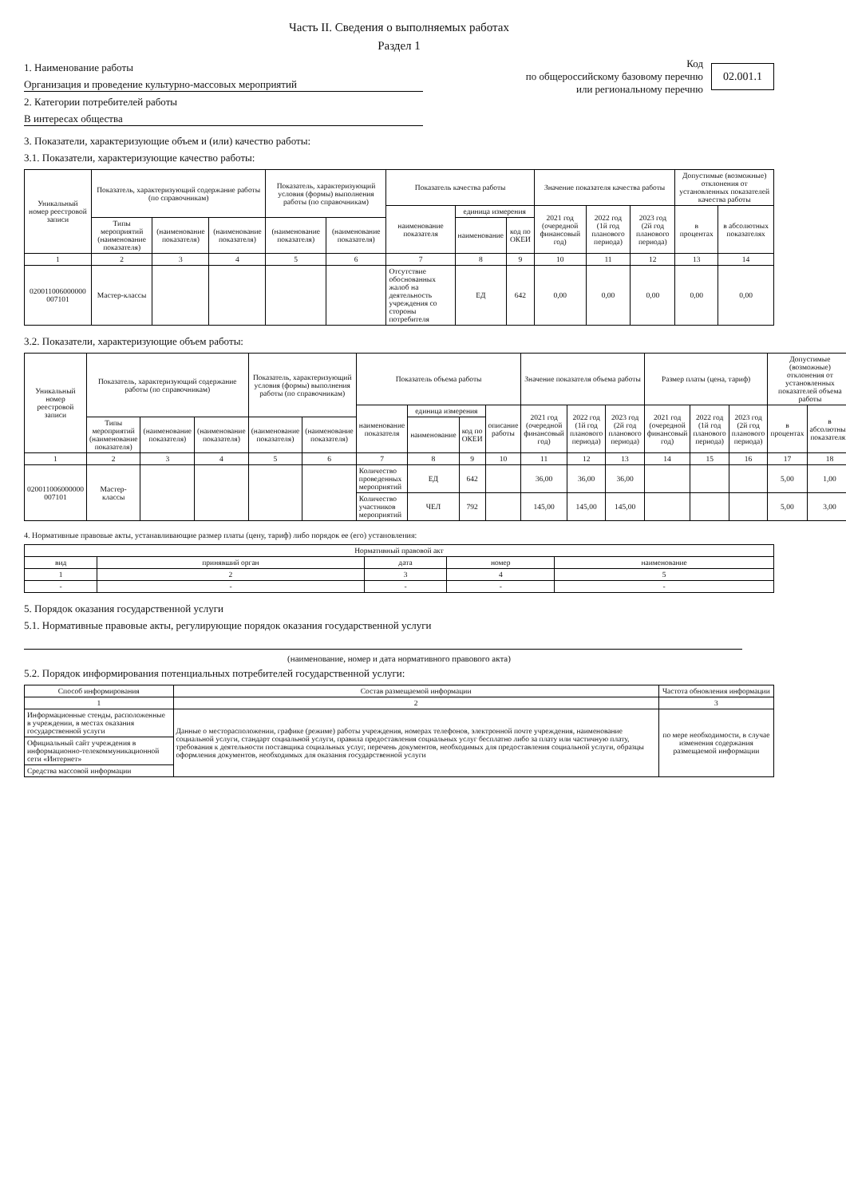Часть II. Сведения о выполняемых работах
Раздел 1
1. Наименование работы
Организация и проведение культурно-массовых мероприятий
2. Категории потребителей работы
В интересах общества
Код
по общероссийскому базовому перечню
или региональному перечню
02.001.1
3. Показатели, характеризующие объем и (или) качество работы:
3.1. Показатели, характеризующие качество работы:
| Уникальный номер реестровой записи | Показатель, характеризующий содержание работы (по справочникам) | | | Показатель, характеризующий условия (формы) выполнения работы (по справочникам) | | Показатель качества работы | | | Значение показателя качества работы | | | Допустимые (возможные) отклонения от установленных показателей качества работы | |
| --- | --- | --- | --- | --- | --- | --- | --- | --- | --- | --- | --- | --- | --- |
| | | | | | | наименование показателя | единица измерения | | 2021 год (очередной финансовый год) | 2022 год (1й год планового периода) | 2023 год (2й год планового периода) | в процентах | в абсолютных показателях |
| | Типы мероприятий (наименование показателя) | (наименование показателя) | (наименование показателя) | (наименование показателя) | (наименование показателя) | | наименование | код по ОКЕИ | | | | | |
| 1 | 2 | 3 | 4 | 5 | 6 | 7 | 8 | 9 | 10 | 11 | 12 | 13 | 14 |
| 020011006000000 007101 | Мастер-классы | | | | | Отсутствие обоснованных жалоб на деятельность учреждения со стороны потребителя | ЕД | 642 | 0,00 | 0,00 | 0,00 | 0,00 | 0,00 |
3.2. Показатели, характеризующие объем работы:
| Уникальный номер реестровой записи | Показатель, характеризующий содержание работы (по справочникам) | | | Показатель, характеризующий условия (формы) выполнения работы (по справочникам) | | Показатель объема работы | | | | Значение показателя объема работы | | | Размер платы (цена, тариф) | | | Допустимые (возможные) отклонения от установленных показателей объема работы | |
| --- | --- | --- | --- | --- | --- | --- | --- | --- | --- | --- | --- | --- | --- | --- | --- | --- | --- |
| | | | | | | наименование показателя | единица измерения | | описание работы | 2021 год (очередной финансовый год) | 2022 год (1й год планового периода) | 2023 год (2й год планового периода) | 2021 год (очередной финансовый год) | 2022 год (1й год планового периода) | 2023 год (2й год планового периода) | в процентах | в абсолютных показателях |
| | Типы мероприятий (наименование показателя) | (наименование показателя) | (наименование показателя) | (наименование показателя) | (наименование показателя) | | наименование | код по ОКЕИ | | | | | | | | | |
| 1 | 2 | 3 | 4 | 5 | 6 | 7 | 8 | 9 | 10 | 11 | 12 | 13 | 14 | 15 | 16 | 17 | 18 |
| 020011006000000 007101 | Мастер-классы | | | | | Количество проведенных мероприятий | ЕД | 642 | | 36,00 | 36,00 | 36,00 | | | | 5,00 | 1,00 |
| | | | | | | Количество участников мероприятий | ЧЕЛ | 792 | | 145,00 | 145,00 | 145,00 | | | | 5,00 | 3,00 |
4. Нормативные правовые акты, устанавливающие размер платы (цену, тариф) либо порядок ее (его) установления:
| Нормативный правовой акт | | | | |
| --- | --- | --- | --- | --- |
| вид | принявший орган | дата | номер | наименование |
| 1 | 2 | 3 | 4 | 5 |
| - | - | - | - | - |
5. Порядок оказания государственной услуги
5.1. Нормативные правовые акты, регулирующие порядок оказания государственной услуги
(наименование, номер и дата нормативного правового акта)
5.2. Порядок информирования потенциальных потребителей государственной услуги:
| Способ информирования | Состав размещаемой информации | Частота обновления информации |
| --- | --- | --- |
| 1 | 2 | 3 |
| Информационные стенды, расположенные в учреждении, в местах оказания государственной услуги | Данные о месторасположении, графике (режиме) работы учреждения, номерах телефонов, электронной почте учреждения, наименование социальной услуги, стандарт социальной услуги, правила предоставления социальных услуг бесплатно либо за плату или частичную плату, требования к деятельности поставщика социальных услуг, перечень документов, необходимых для предоставления социальной услуги, образцы оформления документов, необходимых для оказания государственной услуги | по мере необходимости, в случае изменения содержания размещаемой информации |
| Официальный сайт учреждения в информационно-телекоммуникационной сети «Интернет» | | |
| Средства массовой информации | | |